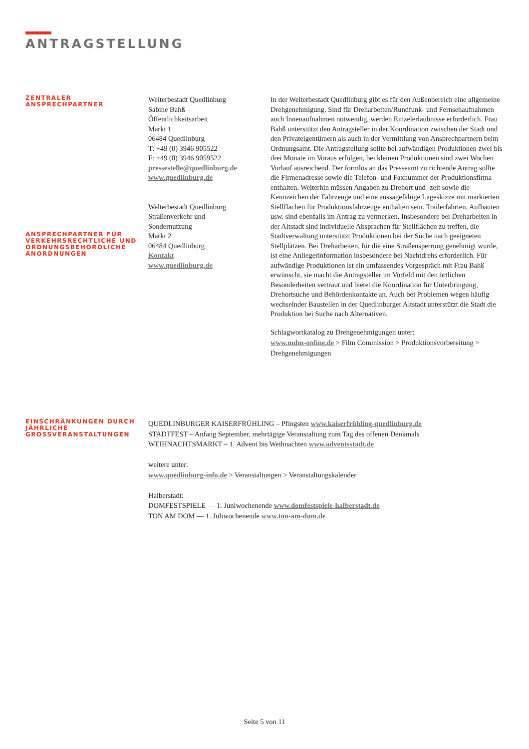ANTRAGSTELLUNG
ZENTRALER
ANSPRECHPARTNER
ANSPRECHPARTNER FÜR VERKEHRSRECHTLICHE UND ORDNUNGSBEHÖRDLICHE ANORDNUNGEN
Welterbestadt Quedlinburg
Sabine Bahß
Öffentlichkeitsarbeit
Markt 1
06484 Quedlinburg
T: +49 (0) 3946 905522
F: +49 (0) 3946 9059522
pressestelle@quedlinburg.de
www.quedlinburg.de
Welterbestadt Quedlinburg
Straßenverkehr und
Sondernutzung
Markt 2
06484 Quedlinburg
Kontakt
www.quedlinburg.de
In der Welterbestadt Quedlinburg gibt es für den Außenbereich eine allgemeine Drehgenehmigung. Sind für Dreharbeiten/Rundfunk- und Fernsehaufnahmen auch Innenaufnahmen notwendig, werden Einzelerlaubnisse erforderlich. Frau Bahß unterstützt den Antragsteller in der Koordination zwischen der Stadt und den Privateigentümern als auch in der Vermittlung von Ansprechpartnern beim Ordnungsamt. Die Antragstellung sollte bei aufwändigen Produktionen zwei bis drei Monate im Voraus erfolgen, bei kleinen Produktionen sind zwei Wochen Vorlauf ausreichend. Der formlos an das Presseamt zu richtende Antrag sollte die Firmenadresse sowie die Telefon- und Faxnummer der Produktionsfirma enthalten. Weiterhin müssen Angaben zu Drehort und -zeit sowie die Kennzeichen der Fahrzeuge und eine aussagefähige Lageskizze mit markierten Stellflächen für Produktionsfahrzeuge enthalten sein. Trailerfahrten, Aufbauten usw. sind ebenfalls im Antrag zu vermerken. Insbesondere bei Dreharbeiten in der Altstadt sind individuelle Absprachen für Stellflächen zu treffen, die Stadtverwaltung unterstützt Produktionen bei der Suche nach geeigneten Stellplätzen. Bei Dreharbeiten, für die eine Straßensperrung genehmigt wurde, ist eine Anliegerinformation insbesondere bei Nachtdrehs erforderlich. Für aufwändige Produktionen ist ein umfassendes Vorgespräch mit Frau Bahß erwünscht, sie macht die Antragsteller im Vorfeld mit den örtlichen Besonderheiten vertraut und bietet die Koordination für Unterbringung, Drehortsuche und Behördenkontakte an. Auch bei Problemen wegen häufig wechselnder Baustellen in der Quedlinburger Altstadt unterstützt die Stadt die Produktion bei Suche nach Alternativen.
Schlagwortkatalog zu Drehgenehmigungen unter:
www.mdm-online.de > Film Commission > Produktionsvorbereitung > Drehgenehmigungen
EINSCHRÄNKUNGEN DURCH JÄHRLICHE GROSSVERANSTALTUNGEN
QUEDLINBURGER KAISERFRÜHLING – Pfingsten www.kaiserfrühling-quedlinburg.de
STADTFEST – Anfang September, mehrtägige Veranstaltung zum Tag des offenen Denkmals
WEIHNACHTSMARKT – 1. Advent bis Weihnachten www.adventsstadt.de
weitere unter:
www.quedlinburg-info.de > Veranstaltungen > Veranstaltungskalender
Halberstadt:
DOMFESTSPIELE — 1. Juniwochenende www.domfestspiele-halberstadt.de
TON AM DOM — 1. Juliwochenende www.ton-am-dom.de
Seite 5 von 11